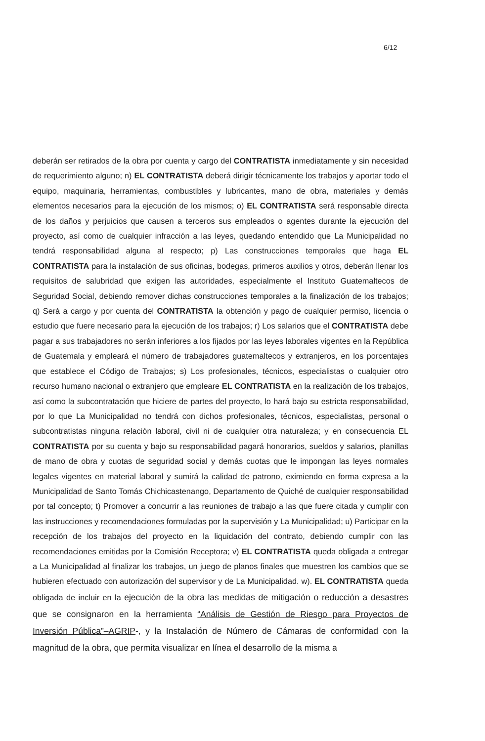6/12
deberán ser retirados de la obra por cuenta y cargo del CONTRATISTA inmediatamente y sin necesidad de requerimiento alguno; n) EL CONTRATISTA deberá dirigir técnicamente los trabajos y aportar todo el equipo, maquinaria, herramientas, combustibles y lubricantes, mano de obra, materiales y demás elementos necesarios para la ejecución de los mismos; o) EL CONTRATISTA será responsable directa de los daños y perjuicios que causen a terceros sus empleados o agentes durante la ejecución del proyecto, así como de cualquier infracción a las leyes, quedando entendido que La Municipalidad no tendrá responsabilidad alguna al respecto; p) Las construcciones temporales que haga EL CONTRATISTA para la instalación de sus oficinas, bodegas, primeros auxilios y otros, deberán llenar los requisitos de salubridad que exigen las autoridades, especialmente el Instituto Guatemaltecos de Seguridad Social, debiendo remover dichas construcciones temporales a la finalización de los trabajos; q) Será a cargo y por cuenta del CONTRATISTA la obtención y pago de cualquier permiso, licencia o estudio que fuere necesario para la ejecución de los trabajos; r) Los salarios que el CONTRATISTA debe pagar a sus trabajadores no serán inferiores a los fijados por las leyes laborales vigentes en la República de Guatemala y empleará el número de trabajadores guatemaltecos y extranjeros, en los porcentajes que establece el Código de Trabajos; s) Los profesionales, técnicos, especialistas o cualquier otro recurso humano nacional o extranjero que empleare EL CONTRATISTA en la realización de los trabajos, así como la subcontratación que hiciere de partes del proyecto, lo hará bajo su estricta responsabilidad, por lo que La Municipalidad no tendrá con dichos profesionales, técnicos, especialistas, personal o subcontratistas ninguna relación laboral, civil ni de cualquier otra naturaleza; y en consecuencia EL CONTRATISTA por su cuenta y bajo su responsabilidad pagará honorarios, sueldos y salarios, planillas de mano de obra y cuotas de seguridad social y demás cuotas que le impongan las leyes normales legales vigentes en material laboral y sumirá la calidad de patrono, eximiendo en forma expresa a la Municipalidad de Santo Tomás Chichicastenango, Departamento de Quiché de cualquier responsabilidad por tal concepto; t) Promover a concurrir a las reuniones de trabajo a las que fuere citada y cumplir con las instrucciones y recomendaciones formuladas por la supervisión y La Municipalidad; u) Participar en la recepción de los trabajos del proyecto en la liquidación del contrato, debiendo cumplir con las recomendaciones emitidas por la Comisión Receptora; v) EL CONTRATISTA queda obligada a entregar a La Municipalidad al finalizar los trabajos, un juego de planos finales que muestren los cambios que se hubieren efectuado con autorización del supervisor y de La Municipalidad. w). EL CONTRATISTA queda obligada de incluir en la ejecución de la obra las medidas de mitigación o reducción a desastres que se consignaron en la herramienta “Análisis de Gestión de Riesgo para Proyectos de Inversión Pública”–AGRIP-, y la Instalación de Número de Cámaras de conformidad con la magnitud de la obra, que permita visualizar en línea el desarrollo de la misma a